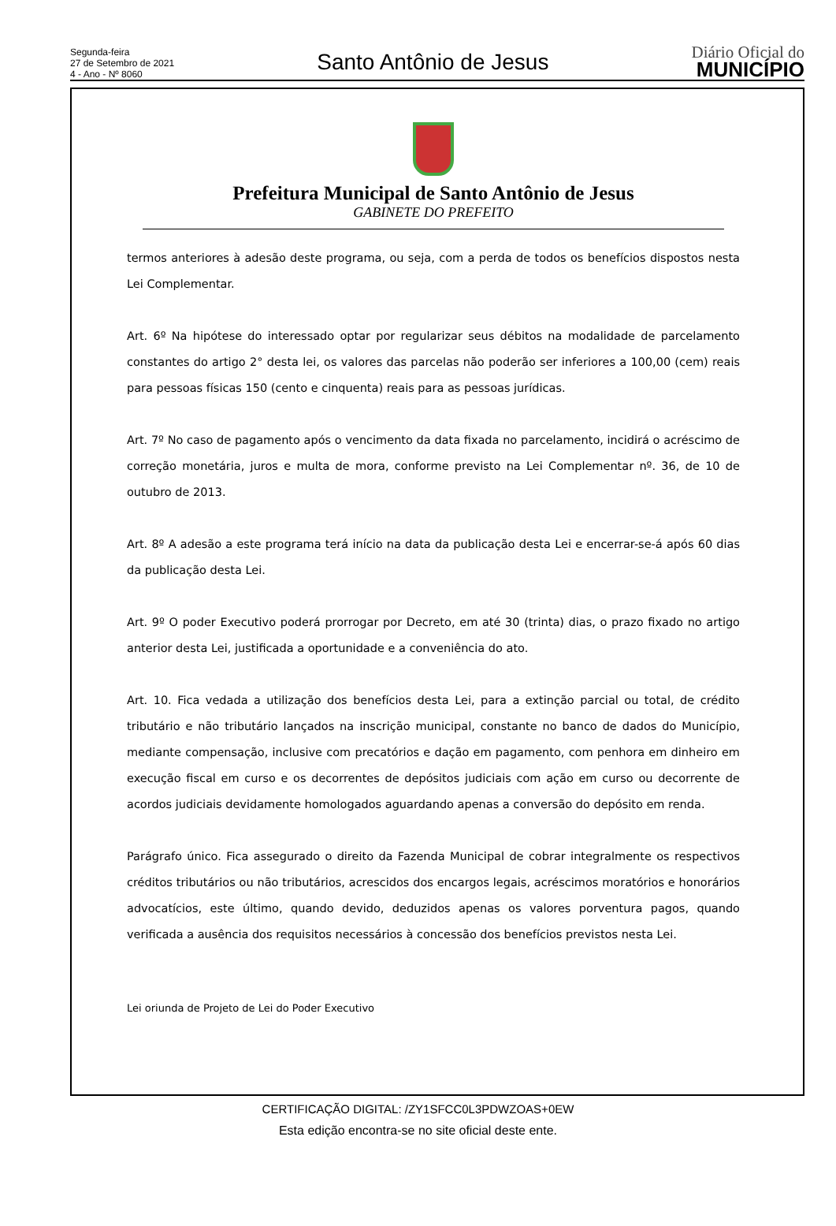Segunda-feira
27 de Setembro de 2021
4 - Ano - Nº 8060
Santo Antônio de Jesus
Diário Oficial do
MUNICÍPIO
Prefeitura Municipal de Santo Antônio de Jesus
GABINETE DO PREFEITO
termos anteriores à adesão deste programa, ou seja, com a perda de todos os benefícios dispostos nesta Lei Complementar.
Art. 6º Na hipótese do interessado optar por regularizar seus débitos na modalidade de parcelamento constantes do artigo 2° desta lei, os valores das parcelas não poderão ser inferiores a 100,00 (cem) reais para pessoas físicas 150 (cento e cinquenta) reais para as pessoas jurídicas.
Art. 7º No caso de pagamento após o vencimento da data fixada no parcelamento, incidirá o acréscimo de correção monetária, juros e multa de mora, conforme previsto na Lei Complementar nº. 36, de 10 de outubro de 2013.
Art. 8º A adesão a este programa terá início na data da publicação desta Lei e encerrar-se-á após 60 dias da publicação desta Lei.
Art. 9º O poder Executivo poderá prorrogar por Decreto, em até 30 (trinta) dias, o prazo fixado no artigo anterior desta Lei, justificada a oportunidade e a conveniência do ato.
Art. 10. Fica vedada a utilização dos benefícios desta Lei, para a extinção parcial ou total, de crédito tributário e não tributário lançados na inscrição municipal, constante no banco de dados do Município, mediante compensação, inclusive com precatórios e dação em pagamento, com penhora em dinheiro em execução fiscal em curso e os decorrentes de depósitos judiciais com ação em curso ou decorrente de acordos judiciais devidamente homologados aguardando apenas a conversão do depósito em renda.
Parágrafo único. Fica assegurado o direito da Fazenda Municipal de cobrar integralmente os respectivos créditos tributários ou não tributários, acrescidos dos encargos legais, acréscimos moratórios e honorários advocatícios, este último, quando devido, deduzidos apenas os valores porventura pagos, quando verificada a ausência dos requisitos necessários à concessão dos benefícios previstos nesta Lei.
Lei oriunda de Projeto de Lei do Poder Executivo
CERTIFICAÇÃO DIGITAL: /ZY1SFCC0L3PDWZOAS+0EW
Esta edição encontra-se no site oficial deste ente.